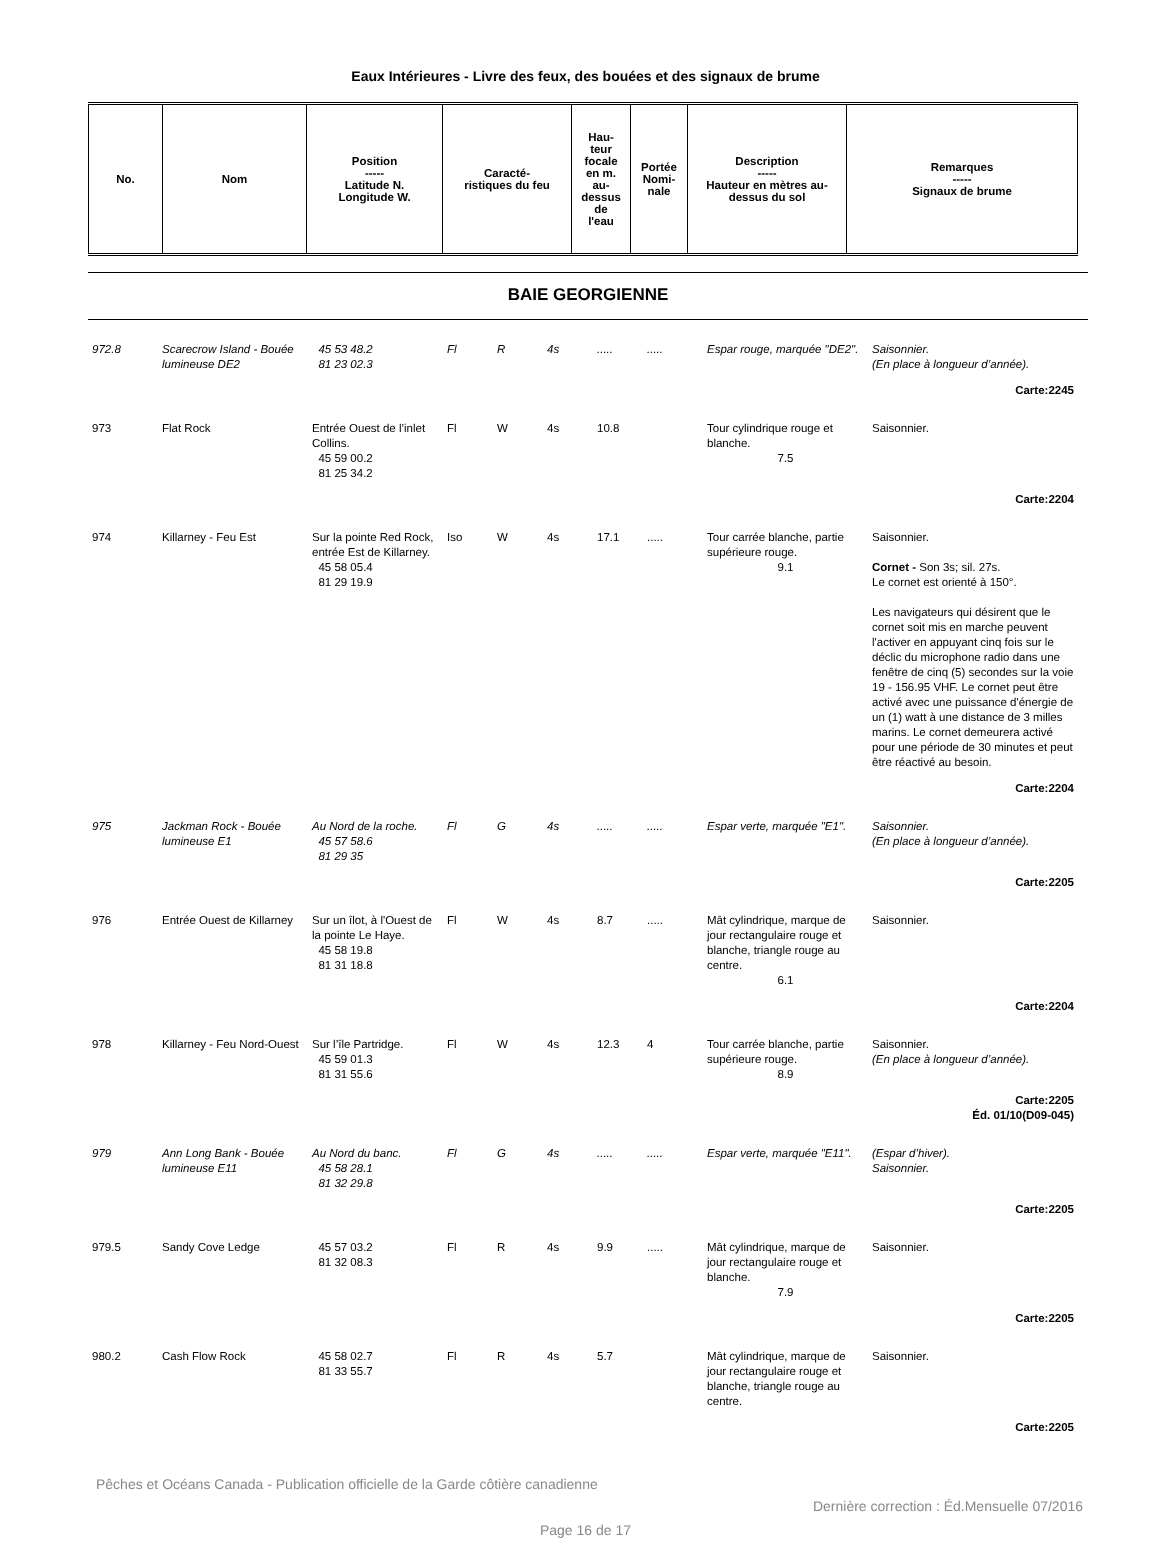Eaux Intérieures - Livre des feux, des bouées et des signaux de brume
| No. | Nom | Position ----- Latitude N. Longitude W. | Caracté- ristiques du feu | Hau- teur focale en m. au- dessus de l'eau | Portée Nomi- nale | Description ----- Hauteur en mètres au-dessus du sol | Remarques ----- Signaux de brume |
| --- | --- | --- | --- | --- | --- | --- | --- |
BAIE GEORGIENNE
| 972.8 | Scarecrow Island - Bouée lumineuse DE2 | 45 53 48.2 81 23 02.3 | Fl | R | 4s | ..... | ..... | Espar rouge, marquée "DE2". | Saisonnier. (En place à longueur d’année). |
| Carte:2245 | | | | | | | | | |
| 973 | Flat Rock | Entrée Ouest de l’inlet Collins. 45 59 00.2 81 25 34.2 | Fl | W | 4s | 10.8 | | Tour cylindrique rouge et blanche. 7.5 | Saisonnier. |
| Carte:2204 | | | | | | | | | |
| 974 | Killarney - Feu Est | Sur la pointe Red Rock, entrée Est de Killarney. 45 58 05.4 81 29 19.9 | Iso | W | 4s | 17.1 | ..... | Tour carrée blanche, partie supérieure rouge. 9.1 | Saisonnier. Cornet - Son 3s; sil. 27s. Le cornet est orienté à 150°. Les navigateurs qui désirent que le cornet soit mis en marche peuvent l'activer en appuyant cinq fois sur le déclic du microphone radio dans une fenêtre de cinq (5) secondes sur la voie 19 - 156.95 VHF. Le cornet peut être activé avec une puissance d'énergie de un (1) watt à une distance de 3 milles marins. Le cornet demeurera activé pour une période de 30 minutes et peut être réactivé au besoin. |
| Carte:2204 | | | | | | | | | |
| 975 | Jackman Rock - Bouée lumineuse E1 | Au Nord de la roche. 45 57 58.6 81 29 35 | Fl | G | 4s | ..... | ..... | Espar verte, marquée "E1". | Saisonnier. (En place à longueur d’année). |
| Carte:2205 | | | | | | | | | |
| 976 | Entrée Ouest de Killarney | Sur un îlot, à l'Ouest de la pointe Le Haye. 45 58 19.8 81 31 18.8 | Fl | W | 4s | 8.7 | ..... | Mât cylindrique, marque de jour rectangulaire rouge et blanche, triangle rouge au centre. 6.1 | Saisonnier. |
| Carte:2204 | | | | | | | | | |
| 978 | Killarney - Feu Nord-Ouest | Sur l’île Partridge. 45 59 01.3 81 31 55.6 | Fl | W | 4s | 12.3 | 4 | Tour carrée blanche, partie supérieure rouge. 8.9 | Saisonnier. (En place à longueur d’année). |
| Carte:2205 Éd. 01/10(D09-045) | | | | | | | | | |
| 979 | Ann Long Bank - Bouée lumineuse E11 | Au Nord du banc. 45 58 28.1 81 32 29.8 | Fl | G | 4s | ..... | ..... | Espar verte, marquée "E11". | (Espar d’hiver). Saisonnier. |
| Carte:2205 | | | | | | | | | |
| 979.5 | Sandy Cove Ledge | 45 57 03.2 81 32 08.3 | Fl | R | 4s | 9.9 | ..... | Mât cylindrique, marque de jour rectangulaire rouge et blanche. 7.9 | Saisonnier. |
| Carte:2205 | | | | | | | | | |
| 980.2 | Cash Flow Rock | 45 58 02.7 81 33 55.7 | Fl | R | 4s | 5.7 | | Mât cylindrique, marque de jour rectangulaire rouge et blanche, triangle rouge au centre. | Saisonnier. |
| Carte:2205 | | | | | | | | | |
Pêches et Océans Canada - Publication officielle de la Garde côtière canadienne
Dernière correction : Éd.Mensuelle 07/2016
Page 16 de 17